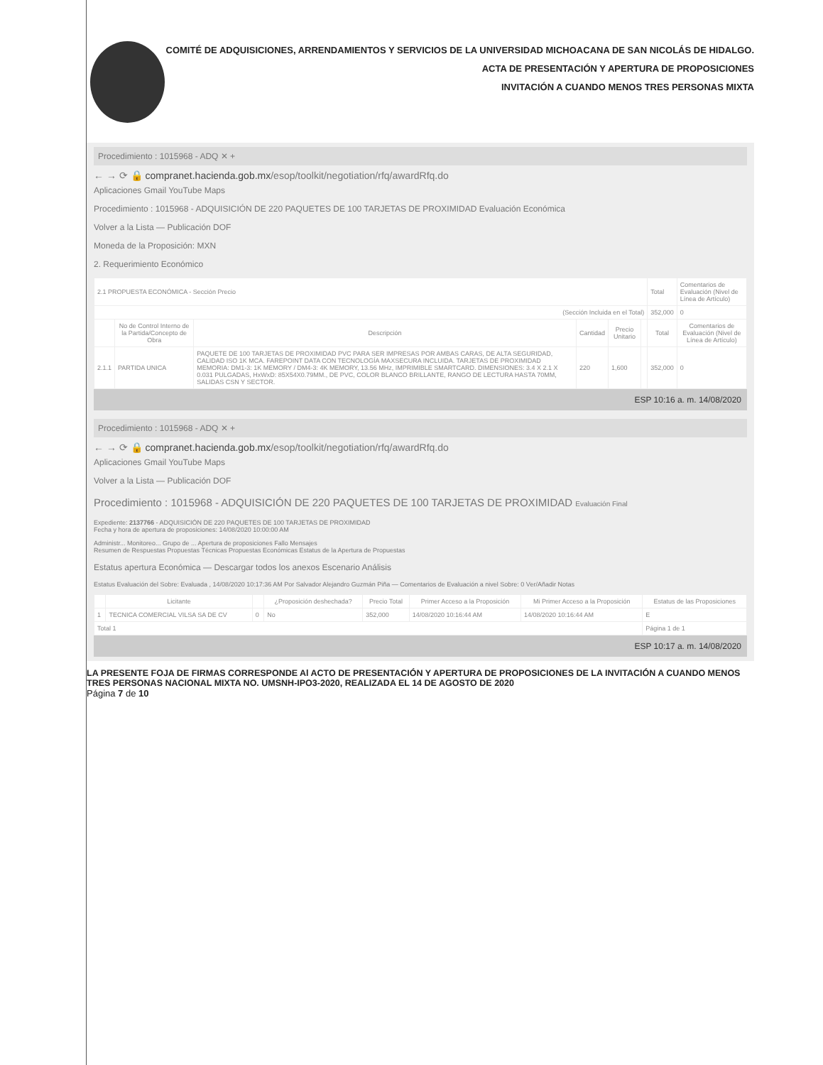COMITÉ DE ADQUISICIONES, ARRENDAMIENTOS Y SERVICIOS DE LA UNIVERSIDAD MICHOACANA DE SAN NICOLÁS DE HIDALGO.
ACTA DE PRESENTACIÓN Y APERTURA DE PROPOSICIONES
INVITACIÓN A CUANDO MENOS TRES PERSONAS MIXTA
Procedimiento : 1015968 - ADQ ✕ +
← → ⟳ 🔒 compranet.hacienda.gob.mx/esop/toolkit/negotiation/rfq/awardRfq.do
Aplicaciones Gmail YouTube Maps
Procedimiento : 1015968 - ADQUISICIÓN DE 220 PAQUETES DE 100 TARJETAS DE PROXIMIDAD Evaluación Económica
Volver a la Lista — Publicación DOF
Moneda de la Proposición: MXN
2. Requerimiento Económico
| 2.1 PROPUESTA ECONÓMICA - Sección Precio | | | | | | Total | Comentarios de Evaluación (Nivel de Línea de Artículo) |
| (Sección Incluida en el Total) | | | | | | 352,000 | 0 |
| | No de Control Interno de la Partida/Concepto de Obra | Descripción | Cantidad | Precio Unitario | | Total | Comentarios de Evaluación (Nivel de Línea de Artículo) |
| 2.1.1 | PARTIDA UNICA | PAQUETE DE 100 TARJETAS DE PROXIMIDAD PVC PARA SER IMPRESAS POR AMBAS CARAS, DE ALTA SEGURIDAD, CALIDAD ISO 1K MCA. FAREPOINT DATA CON TECNOLOGÍA MAXSECURA INCLUIDA. TARJETAS DE PROXIMIDAD MEMORIA: DM1-3: 1K MEMORY / DM4-3: 4K MEMORY, 13.56 MHz, IMPRIMIBLE SMARTCARD. DIMENSIONES: 3.4 X 2.1 X 0.031 PULGADAS, HxWxD: 85X54X0.79MM., DE PVC, COLOR BLANCO BRILLANTE, RANGO DE LECTURA HASTA 70MM, SALIDAS CSN Y SECTOR. | 220 | 1,600 | | 352,000 | 0 |
ESP 10:16 a. m. 14/08/2020
Procedimiento : 1015968 - ADQ ✕ +
← → ⟳ 🔒 compranet.hacienda.gob.mx/esop/toolkit/negotiation/rfq/awardRfq.do
Aplicaciones Gmail YouTube Maps
Volver a la Lista — Publicación DOF
Procedimiento : 1015968 - ADQUISICIÓN DE 220 PAQUETES DE 100 TARJETAS DE PROXIMIDAD Evaluación Final
Expediente: 2137766 - ADQUISICIÓN DE 220 PAQUETES DE 100 TARJETAS DE PROXIMIDAD
Fecha y hora de apertura de proposiciones: 14/08/2020 10:00:00 AM
Administr... Monitoreo... Grupo de ... Apertura de proposiciones Fallo Mensajes
Resumen de Respuestas Propuestas Técnicas Propuestas Económicas Estatus de la Apertura de Propuestas
Estatus apertura Económica — Descargar todos los anexos Escenario Análisis
Estatus Evaluación del Sobre: Evaluada , 14/08/2020 10:17:36 AM Por Salvador Alejandro Guzmán Piña — Comentarios de Evaluación a nivel Sobre: 0 Ver/Añadir Notas
| | Licitante | | ¿Proposición deshechada? | Precio Total | Primer Acceso a la Proposición | Mi Primer Acceso a la Proposición | Estatus de las Proposiciones |
| --- | --- | --- | --- | --- | --- | --- | --- |
| 1 | TECNICA COMERCIAL VILSA SA DE CV | 0 | No | 352,000 | 14/08/2020 10:16:44 AM | 14/08/2020 10:16:44 AM | E |
| Total 1 | | | | | | | Página 1 de 1 |
ESP 10:17 a. m. 14/08/2020
LA PRESENTE FOJA DE FIRMAS CORRESPONDE Al ACTO DE PRESENTACIÓN Y APERTURA DE PROPOSICIONES DE LA INVITACIÓN A CUANDO MENOS TRES PERSONAS NACIONAL MIXTA NO. UMSNH-IPO3-2020, REALIZADA EL 14 DE AGOSTO DE 2020
Página 7 de 10